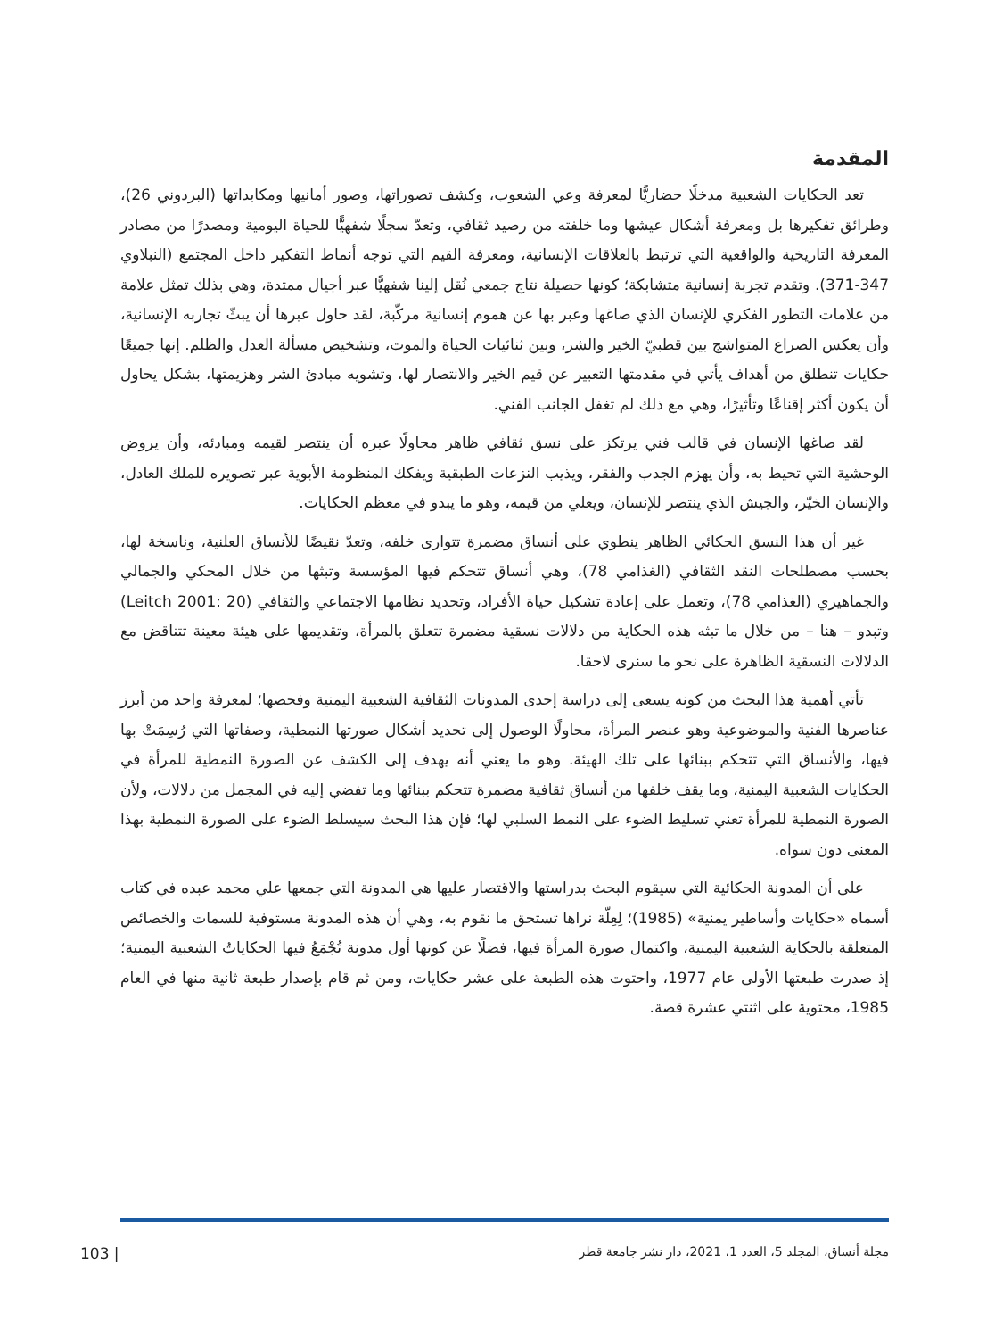المقدمة
تعد الحكايات الشعبية مدخلًا حضاريًّا لمعرفة وعي الشعوب، وكشف تصوراتها، وصور أمانيها ومكابداتها (البردوني 26)، وطرائق تفكيرها بل ومعرفة أشكال عيشها وما خلفته من رصيد ثقافي، وتعدّ سجلًا شفهيًّا للحياة اليومية ومصدرًا من مصادر المعرفة التاريخية والواقعية التي ترتبط بالعلاقات الإنسانية، ومعرفة القيم التي توجه أنماط التفكير داخل المجتمع (النبلاوي 347-371). وتقدم تجربة إنسانية متشابكة؛ كونها حصيلة نتاج جمعي نُقل إلينا شفهيًّا عبر أجيال ممتدة، وهي بذلك تمثل علامة من علامات التطور الفكري للإنسان الذي صاغها وعبر بها عن هموم إنسانية مركّبة، لقد حاول عبرها أن يبثّ تجاربه الإنسانية، وأن يعكس الصراع المتواشج بين قطبيّ الخير والشر، وبين ثنائيات الحياة والموت، وتشخيص مسألة العدل والظلم. إنها جميعًا حكايات تنطلق من أهداف يأتي في مقدمتها التعبير عن قيم الخير والانتصار لها، وتشويه مبادئ الشر وهزيمتها، بشكل يحاول أن يكون أكثر إقناعًا وتأثيرًا، وهي مع ذلك لم تغفل الجانب الفني.
لقد صاغها الإنسان في قالب فني يرتكز على نسق ثقافي ظاهر محاولًا عبره أن ينتصر لقيمه ومبادئه، وأن يروض الوحشية التي تحيط به، وأن يهزم الجدب والفقر، ويذيب النزعات الطبقية ويفكك المنظومة الأبوية عبر تصويره للملك العادل، والإنسان الخيّر، والجيش الذي ينتصر للإنسان، ويعلي من قيمه، وهو ما يبدو في معظم الحكايات.
غير أن هذا النسق الحكائي الظاهر ينطوي على أنساق مضمرة تتوارى خلفه، وتعدّ نقيضًا للأنساق العلنية، وناسخة لها، بحسب مصطلحات النقد الثقافي (الغذامي 78)، وهي أنساق تتحكم فيها المؤسسة وتبثها من خلال المحكي والجمالي والجماهيري (الغذامي 78)، وتعمل على إعادة تشكيل حياة الأفراد، وتحديد نظامها الاجتماعي والثقافي (Leitch 2001: 20) وتبدو – هنا – من خلال ما تبثه هذه الحكاية من دلالات نسقية مضمرة تتعلق بالمرأة، وتقديمها على هيئة معينة تتناقض مع الدلالات النسقية الظاهرة على نحو ما سنرى لاحقا.
تأتي أهمية هذا البحث من كونه يسعى إلى دراسة إحدى المدونات الثقافية الشعبية اليمنية وفحصها؛ لمعرفة واحد من أبرز عناصرها الفنية والموضوعية وهو عنصر المرأة، محاولًا الوصول إلى تحديد أشكال صورتها النمطية، وصفاتها التي رُسِمَتْ بها فيها، والأنساق التي تتحكم ببنائها على تلك الهيئة. وهو ما يعني أنه يهدف إلى الكشف عن الصورة النمطية للمرأة في الحكايات الشعبية اليمنية، وما يقف خلفها من أنساق ثقافية مضمرة تتحكم ببنائها وما تفضي إليه في المجمل من دلالات، ولأن الصورة النمطية للمرأة تعني تسليط الضوء على النمط السلبي لها؛ فإن هذا البحث سيسلط الضوء على الصورة النمطية بهذا المعنى دون سواه.
على أن المدونة الحكائية التي سيقوم البحث بدراستها والاقتصار عليها هي المدونة التي جمعها علي محمد عبده في كتاب أسماه «حكايات وأساطير يمنية» (1985)؛ لِعِلّة نراها تستحق ما نقوم به، وهي أن هذه المدونة مستوفية للسمات والخصائص المتعلقة بالحكاية الشعبية اليمنية، واكتمال صورة المرأة فيها، فضلًا عن كونها أول مدونة تُجْمَعُ فيها الحكاياتُ الشعبية اليمنية؛ إذ صدرت طبعتها الأولى عام 1977، واحتوت هذه الطبعة على عشر حكايات، ومن ثم قام بإصدار طبعة ثانية منها في العام 1985، محتوية على اثنتي عشرة قصة.
مجلة أنساق، المجلد 5، العدد 1، 2021، دار نشر جامعة قطر | 103